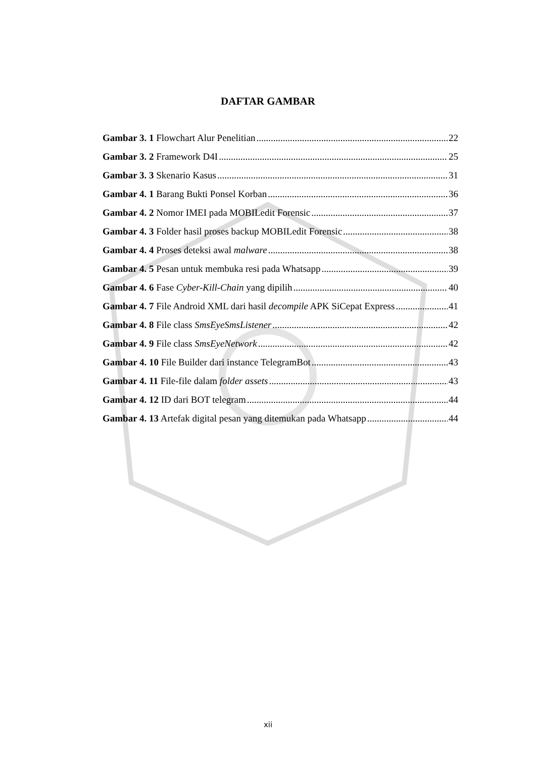DAFTAR GAMBAR
Gambar 3. 1 Flowchart Alur Penelitian 22
Gambar 3. 2 Framework D4I 25
Gambar 3. 3 Skenario Kasus 31
Gambar 4. 1 Barang Bukti Ponsel Korban 36
Gambar 4. 2 Nomor IMEI pada MOBILedit Forensic 37
Gambar 4. 3 Folder hasil proses backup MOBILedit Forensic 38
Gambar 4. 4 Proses deteksi awal malware 38
Gambar 4. 5 Pesan untuk membuka resi pada Whatsapp 39
Gambar 4. 6 Fase Cyber-Kill-Chain yang dipilih 40
Gambar 4. 7 File Android XML dari hasil decompile APK SiCepat Express 41
Gambar 4. 8 File class SmsEyeSmsListener 42
Gambar 4. 9 File class SmsEyeNetwork 42
Gambar 4. 10 File Builder dari instance TelegramBot 43
Gambar 4. 11 File-file dalam folder assets 43
Gambar 4. 12 ID dari BOT telegram 44
Gambar 4. 13 Artefak digital pesan yang ditemukan pada Whatsapp 44
xii